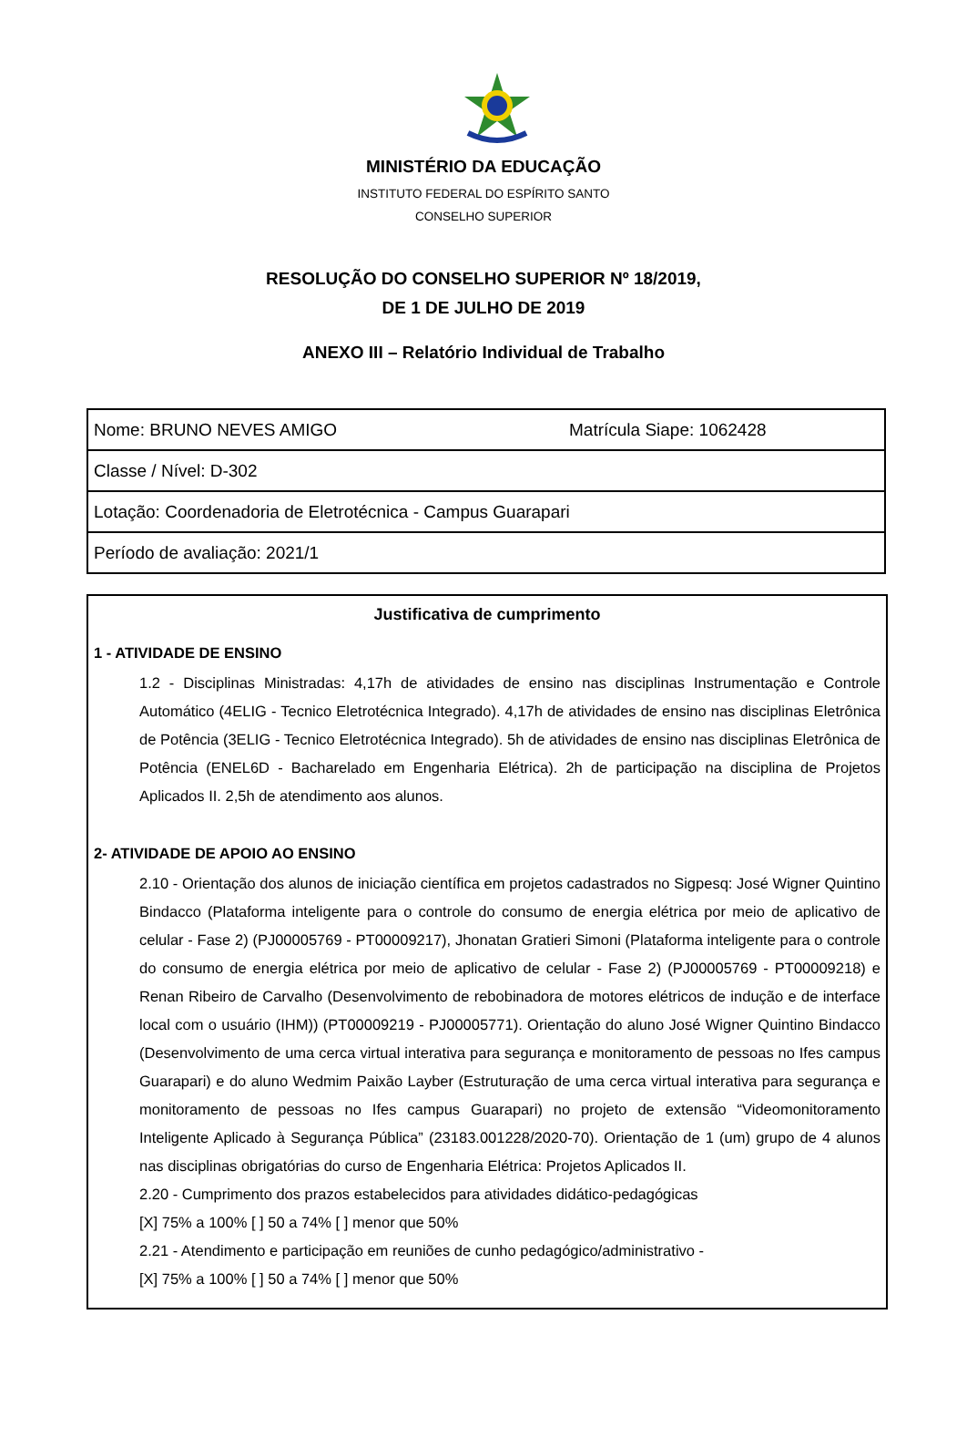MINISTÉRIO DA EDUCAÇÃO
INSTITUTO FEDERAL DO ESPÍRITO SANTO
CONSELHO SUPERIOR
RESOLUÇÃO DO CONSELHO SUPERIOR Nº 18/2019,
DE 1 DE JULHO DE 2019
ANEXO III – Relatório Individual de Trabalho
| Nome: BRUNO NEVES AMIGO | Matrícula Siape: 1062428 |
| Classe / Nível: D-302 | |
| Lotação: Coordenadoria de Eletrotécnica - Campus Guarapari | |
| Período de avaliação: 2021/1 | |
Justificativa de cumprimento
1 - ATIVIDADE DE ENSINO
1.2 - Disciplinas Ministradas: 4,17h de atividades de ensino nas disciplinas Instrumentação e Controle Automático (4ELIG - Tecnico Eletrotécnica Integrado). 4,17h de atividades de ensino nas disciplinas Eletrônica de Potência (3ELIG - Tecnico Eletrotécnica Integrado). 5h de atividades de ensino nas disciplinas Eletrônica de Potência (ENEL6D - Bacharelado em Engenharia Elétrica). 2h de participação na disciplina de Projetos Aplicados II. 2,5h de atendimento aos alunos.
2- ATIVIDADE DE APOIO AO ENSINO
2.10 - Orientação dos alunos de iniciação científica em projetos cadastrados no Sigpesq: José Wigner Quintino Bindacco (Plataforma inteligente para o controle do consumo de energia elétrica por meio de aplicativo de celular - Fase 2) (PJ00005769 - PT00009217), Jhonatan Gratieri Simoni (Plataforma inteligente para o controle do consumo de energia elétrica por meio de aplicativo de celular - Fase 2) (PJ00005769 - PT00009218) e Renan Ribeiro de Carvalho (Desenvolvimento de rebobinadora de motores elétricos de indução e de interface local com o usuário (IHM)) (PT00009219 - PJ00005771). Orientação do aluno José Wigner Quintino Bindacco (Desenvolvimento de uma cerca virtual interativa para segurança e monitoramento de pessoas no Ifes campus Guarapari) e do aluno Wedmim Paixão Layber (Estruturação de uma cerca virtual interativa para segurança e monitoramento de pessoas no Ifes campus Guarapari) no projeto de extensão “Videomonitoramento Inteligente Aplicado à Segurança Pública” (23183.001228/2020-70). Orientação de 1 (um) grupo de 4 alunos nas disciplinas obrigatórias do curso de Engenharia Elétrica: Projetos Aplicados II.
2.20 - Cumprimento dos prazos estabelecidos para atividades didático-pedagógicas
[X] 75% a 100% [ ] 50 a 74% [ ] menor que 50%
2.21 - Atendimento e participação em reuniões de cunho pedagógico/administrativo -
[X] 75% a 100% [ ] 50 a 74% [ ] menor que 50%